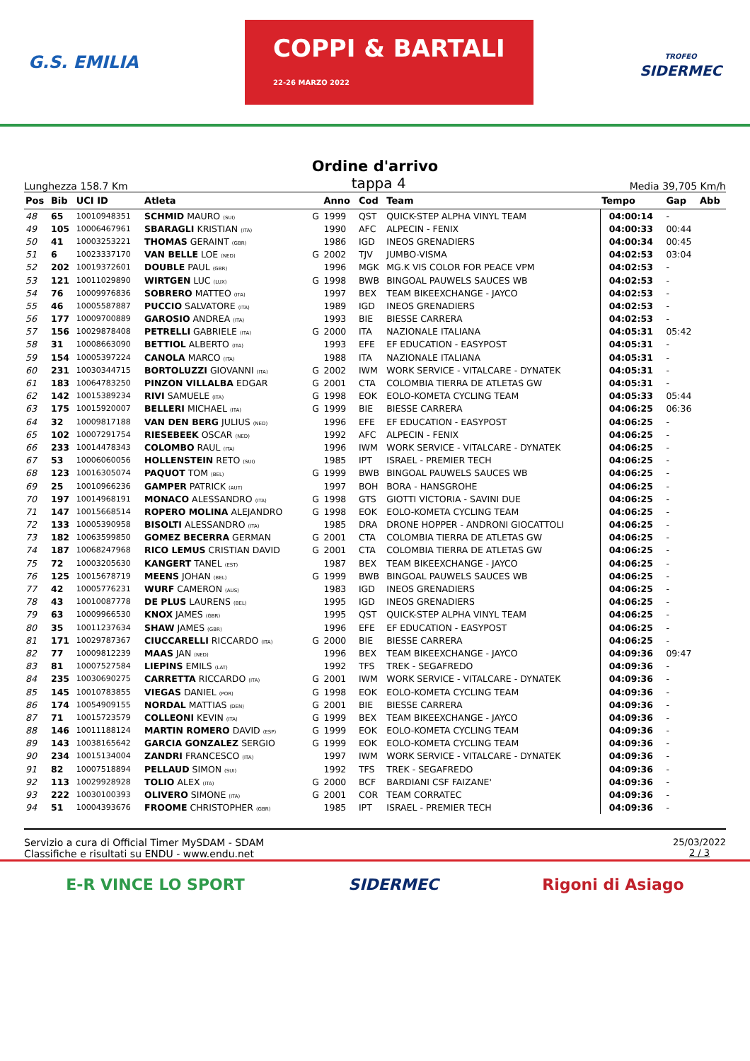G.S. EMILIA
COPPI & BARTALI
22-26 MARZO 2022
TROFEO
SIDERMEC
Ordine d'arrivo
Lunghezza 158.7 Km tappa 4 Media 39,705 Km/h
| Pos | Bib | UCI ID | Atleta | | Anno | Cod | Team | Tempo | Gap | Abb |
| --- | --- | --- | --- | --- | --- | --- | --- | --- | --- | --- |
| 48 | 65 | 10010948351 | SCHMID MAURO (SUI) | G | 1999 | QST | QUICK-STEP ALPHA VINYL TEAM | 04:00:14 | - | |
| 49 | 105 | 10006467961 | SBARAGLI KRISTIAN (ITA) | | 1990 | AFC | ALPECIN - FENIX | 04:00:33 | 00:44 | |
| 50 | 41 | 10003253221 | THOMAS GERAINT (GBR) | | 1986 | IGD | INEOS GRENADIERS | 04:00:34 | 00:45 | |
| 51 | 6 | 10023337170 | VAN BELLE LOE (NED) | G | 2002 | TJV | JUMBO-VISMA | 04:02:53 | 03:04 | |
| 52 | 202 | 10019372601 | DOUBLE PAUL (GBR) | | 1996 | MGK | MG.K VIS COLOR FOR PEACE VPM | 04:02:53 | - | |
| 53 | 121 | 10011029890 | WIRTGEN LUC (LUX) | G | 1998 | BWB | BINGOAL PAUWELS SAUCES WB | 04:02:53 | - | |
| 54 | 76 | 10009976836 | SOBRERO MATTEO (ITA) | | 1997 | BEX | TEAM BIKEEXCHANGE - JAYCO | 04:02:53 | - | |
| 55 | 46 | 10005587887 | PUCCIO SALVATORE (ITA) | | 1989 | IGD | INEOS GRENADIERS | 04:02:53 | - | |
| 56 | 177 | 10009700889 | GAROSIO ANDREA (ITA) | | 1993 | BIE | BIESSE CARRERA | 04:02:53 | - | |
| 57 | 156 | 10029878408 | PETRELLI GABRIELE (ITA) | G | 2000 | ITA | NAZIONALE ITALIANA | 04:05:31 | 05:42 | |
| 58 | 31 | 10008663090 | BETTIOL ALBERTO (ITA) | | 1993 | EFE | EF EDUCATION - EASYPOST | 04:05:31 | - | |
| 59 | 154 | 10005397224 | CANOLA MARCO (ITA) | | 1988 | ITA | NAZIONALE ITALIANA | 04:05:31 | - | |
| 60 | 231 | 10030344715 | BORTOLUZZI GIOVANNI (ITA) | G | 2002 | IWM | WORK SERVICE - VITALCARE - DYNATEK | 04:05:31 | - | |
| 61 | 183 | 10064783250 | PINZON VILLALBA EDGAR | G | 2001 | CTA | COLOMBIA TIERRA DE ATLETAS GW | 04:05:31 | - | |
| 62 | 142 | 10015389234 | RIVI SAMUELE (ITA) | G | 1998 | EOK | EOLO-KOMETA CYCLING TEAM | 04:05:33 | 05:44 | |
| 63 | 175 | 10015920007 | BELLERI MICHAEL (ITA) | G | 1999 | BIE | BIESSE CARRERA | 04:06:25 | 06:36 | |
| 64 | 32 | 10009817188 | VAN DEN BERG JULIUS (NED) | | 1996 | EFE | EF EDUCATION - EASYPOST | 04:06:25 | - | |
| 65 | 102 | 10007291754 | RIESEBEEK OSCAR (NED) | | 1992 | AFC | ALPECIN - FENIX | 04:06:25 | - | |
| 66 | 233 | 10014478343 | COLOMBO RAUL (ITA) | | 1996 | IWM | WORK SERVICE - VITALCARE - DYNATEK | 04:06:25 | - | |
| 67 | 53 | 10006060056 | HOLLENSTEIN RETO (SUI) | | 1985 | IPT | ISRAEL - PREMIER TECH | 04:06:25 | - | |
| 68 | 123 | 10016305074 | PAQUOT TOM (BEL) | G | 1999 | BWB | BINGOAL PAUWELS SAUCES WB | 04:06:25 | - | |
| 69 | 25 | 10010966236 | GAMPER PATRICK (AUT) | | 1997 | BOH | BORA - HANSGROHE | 04:06:25 | - | |
| 70 | 197 | 10014968191 | MONACO ALESSANDRO (ITA) | G | 1998 | GTS | GIOTTI VICTORIA - SAVINI DUE | 04:06:25 | - | |
| 71 | 147 | 10015668514 | ROPERO MOLINA ALEJANDRO | G | 1998 | EOK | EOLO-KOMETA CYCLING TEAM | 04:06:25 | - | |
| 72 | 133 | 10005390958 | BISOLTI ALESSANDRO (ITA) | | 1985 | DRA | DRONE HOPPER - ANDRONI GIOCATTOLI | 04:06:25 | - | |
| 73 | 182 | 10063599850 | GOMEZ BECERRA GERMAN | G | 2001 | CTA | COLOMBIA TIERRA DE ATLETAS GW | 04:06:25 | - | |
| 74 | 187 | 10068247968 | RICO LEMUS CRISTIAN DAVID | G | 2001 | CTA | COLOMBIA TIERRA DE ATLETAS GW | 04:06:25 | - | |
| 75 | 72 | 10003205630 | KANGERT TANEL (EST) | | 1987 | BEX | TEAM BIKEEXCHANGE - JAYCO | 04:06:25 | - | |
| 76 | 125 | 10015678719 | MEENS JOHAN (BEL) | G | 1999 | BWB | BINGOAL PAUWELS SAUCES WB | 04:06:25 | - | |
| 77 | 42 | 10005776231 | WURF CAMERON (AUS) | | 1983 | IGD | INEOS GRENADIERS | 04:06:25 | - | |
| 78 | 43 | 10010087778 | DE PLUS LAURENS (BEL) | | 1995 | IGD | INEOS GRENADIERS | 04:06:25 | - | |
| 79 | 63 | 10009966530 | KNOX JAMES (GBR) | | 1995 | QST | QUICK-STEP ALPHA VINYL TEAM | 04:06:25 | - | |
| 80 | 35 | 10011237634 | SHAW JAMES (GBR) | | 1996 | EFE | EF EDUCATION - EASYPOST | 04:06:25 | - | |
| 81 | 171 | 10029787367 | CIUCCARELLI RICCARDO (ITA) | G | 2000 | BIE | BIESSE CARRERA | 04:06:25 | - | |
| 82 | 77 | 10009812239 | MAAS JAN (NED) | | 1996 | BEX | TEAM BIKEEXCHANGE - JAYCO | 04:09:36 | 09:47 | |
| 83 | 81 | 10007527584 | LIEPINS EMILS (LAT) | | 1992 | TFS | TREK - SEGAFREDO | 04:09:36 | - | |
| 84 | 235 | 10030690275 | CARRETTA RICCARDO (ITA) | G | 2001 | IWM | WORK SERVICE - VITALCARE - DYNATEK | 04:09:36 | - | |
| 85 | 145 | 10010783855 | VIEGAS DANIEL (POR) | G | 1998 | EOK | EOLO-KOMETA CYCLING TEAM | 04:09:36 | - | |
| 86 | 174 | 10054909155 | NORDAL MATTIAS (DEN) | G | 2001 | BIE | BIESSE CARRERA | 04:09:36 | - | |
| 87 | 71 | 10015723579 | COLLEONI KEVIN (ITA) | G | 1999 | BEX | TEAM BIKEEXCHANGE - JAYCO | 04:09:36 | - | |
| 88 | 146 | 10011188124 | MARTIN ROMERO DAVID (ESP) | G | 1999 | EOK | EOLO-KOMETA CYCLING TEAM | 04:09:36 | - | |
| 89 | 143 | 10038165642 | GARCIA GONZALEZ SERGIO | G | 1999 | EOK | EOLO-KOMETA CYCLING TEAM | 04:09:36 | - | |
| 90 | 234 | 10015134004 | ZANDRI FRANCESCO (ITA) | | 1997 | IWM | WORK SERVICE - VITALCARE - DYNATEK | 04:09:36 | - | |
| 91 | 82 | 10007518894 | PELLAUD SIMON (SUI) | | 1992 | TFS | TREK - SEGAFREDO | 04:09:36 | - | |
| 92 | 113 | 10029928928 | TOLIO ALEX (ITA) | G | 2000 | BCF | BARDIANI CSF FAIZANE' | 04:09:36 | - | |
| 93 | 222 | 10030100393 | OLIVERO SIMONE (ITA) | G | 2001 | COR | TEAM CORRATEC | 04:09:36 | - | |
| 94 | 51 | 10004393676 | FROOME CHRISTOPHER (GBR) | | 1985 | IPT | ISRAEL - PREMIER TECH | 04:09:36 | - | |
Servizio a cura di Official Timer MySDAM - SDAM
Classifiche e risultati su ENDU - www.endu.net
25/03/2022
2 / 3
E-R VINCE LO SPORT SIDERMEC Rigoni di Asiago